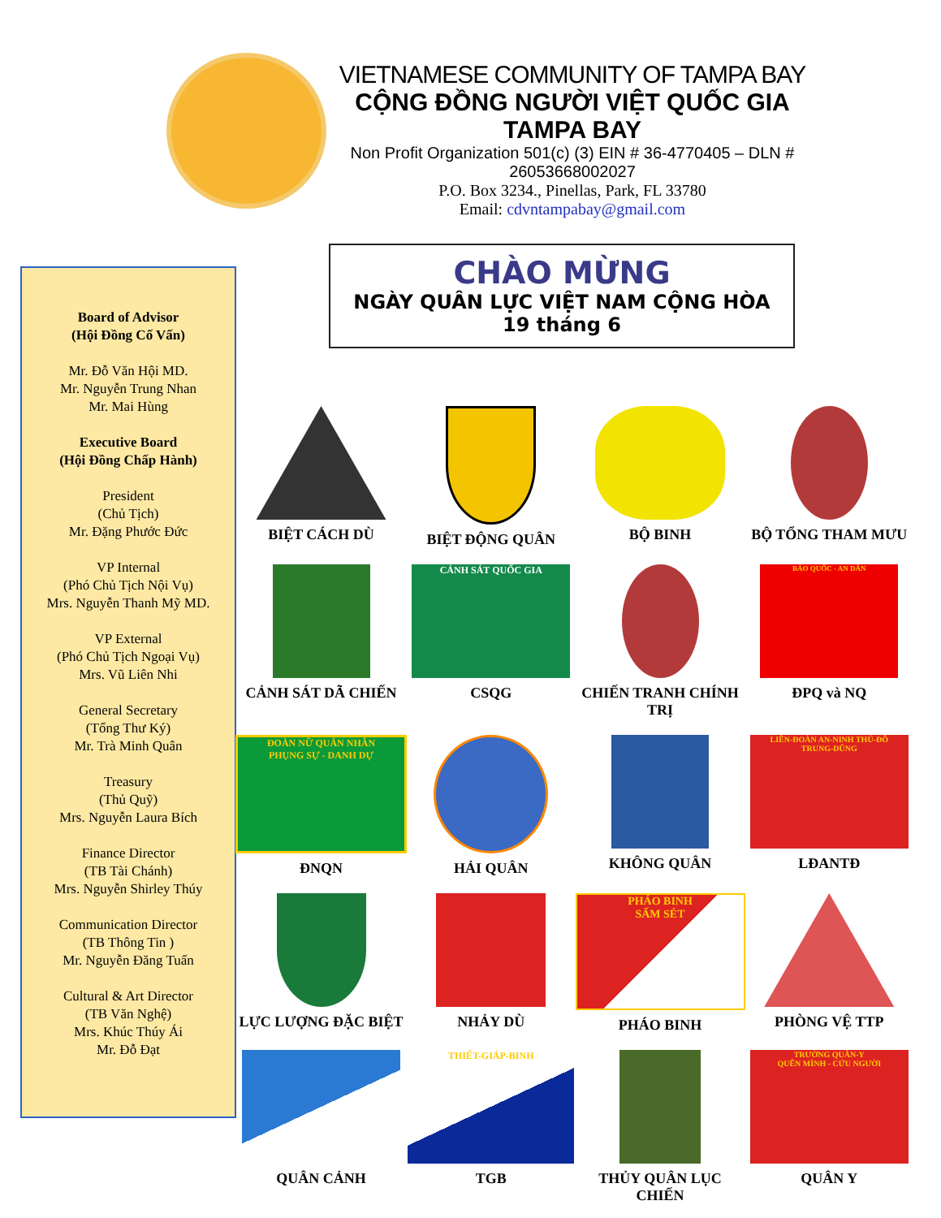VIETNAMESE COMMUNITY OF TAMPA BAY
CỘNG ĐỒNG NGƯỜI VIỆT QUỐC GIA TAMPA BAY
Non Profit Organization 501(c) (3) EIN # 36-4770405 – DLN # 26053668002027
P.O. Box 3234., Pinellas, Park, FL 33780
Email: cdvntampabay@gmail.com
Board of Advisor
(Hội Đồng Cố Vấn)
Mr. Đỗ Văn Hội MD.
Mr. Nguyễn Trung Nhan
Mr. Mai Hùng
Executive Board
(Hội Đồng Chấp Hành)
President
(Chủ Tịch)
Mr. Đặng Phước Đức
VP Internal
(Phó Chủ Tịch Nội Vụ)
Mrs. Nguyễn Thanh Mỹ MD.
VP External
(Phó Chủ Tịch Ngoại Vụ)
Mrs. Vũ Liên Nhi
General Secretary
(Tổng Thư Ký)
Mr. Trà Minh Quân
Treasury
(Thủ Quỹ)
Mrs. Nguyễn Laura Bích
Finance Director
(TB Tài Chánh)
Mrs. Nguyễn Shirley Thúy
Communication Director
(TB Thông Tin )
Mr. Nguyễn Đăng Tuấn
Cultural & Art Director
(TB Văn Nghệ)
Mrs. Khúc Thúy Ái
Mr. Đỗ Đạt
CHÀO MỪNG
NGÀY QUÂN LỰC VIỆT NAM CỘNG HÒA
19 tháng 6
BIỆT CÁCH DÙ
BIỆT ĐỘNG QUÂN
BỘ BINH
BỘ TỔNG THAM MƯU
CẢNH SÁT DÃ CHIẾN
CẢNH SÁT QUỐC GIA
CSQG
CHIẾN TRANH CHÍNH TRỊ
BẢO QUỐC - AN DÂN
ĐPQ và NQ
ĐOÀN NỮ QUÂN NHÂN
PHỤNG SỰ - DANH DỰ
ĐNQN
HẢI QUÂN
KHÔNG QUÂN
LIÊN-ĐOÀN AN-NINH THỦ-ĐÔ
TRUNG-DŨNG
LĐANTĐ
LỰC LƯỢNG ĐẶC BIỆT
NHẢY DÙ
PHÁO BINH
SẤM SÉT
PHÁO BINH
PHÒNG VỆ TTP
QUÂN CẢNH
THIẾT-GIÁP-BINH
TGB
THỦY QUÂN LỤC CHIẾN
TRƯỜNG QUÂN-Y
QUÊN MÌNH - CỨU NGƯỜI
QUÂN Y